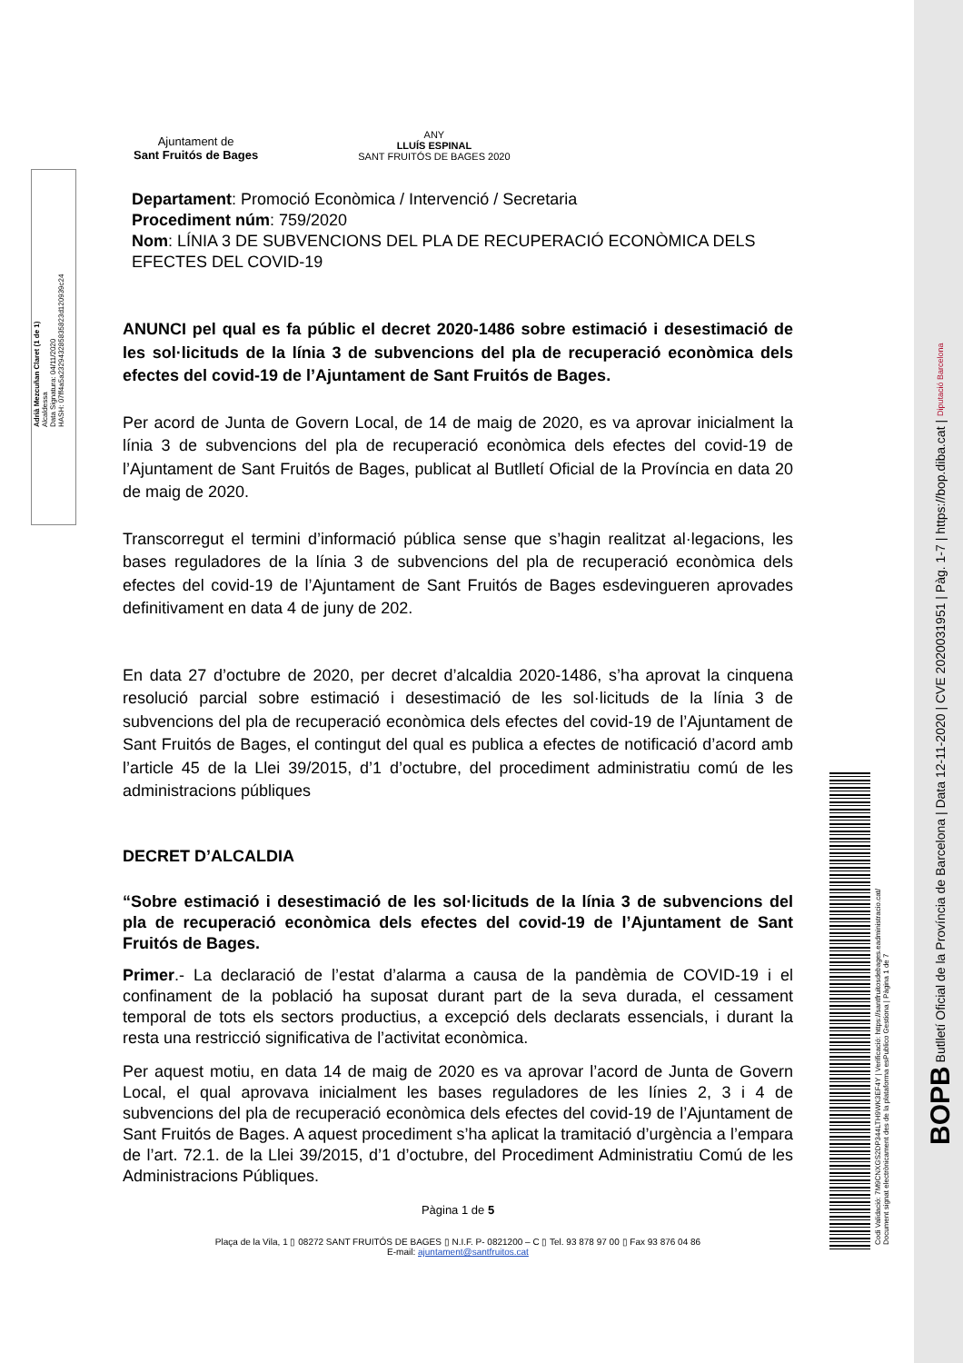Adrià Mezcuñan Claret (1 de 1)
Alcaldessa
Data Signatura: 04/11/2020
HASH: 07ff4a5a232943285835823d120939c24
Ajuntament de
Sant Fruitós de Bages
ANY
LLUÍS ESPINAL
SANT FRUITÓS DE BAGES 2020
Departament: Promoció Econòmica / Intervenció / Secretaria
Procediment núm: 759/2020
Nom: LÍNIA 3 DE SUBVENCIONS DEL PLA DE RECUPERACIÓ ECONÒMICA DELS EFECTES DEL COVID-19
ANUNCI pel qual es fa públic el decret 2020-1486 sobre estimació i desestimació de les sol·licituds de la línia 3 de subvencions del pla de recuperació econòmica dels efectes del covid-19 de l’Ajuntament de Sant Fruitós de Bages.
Per acord de Junta de Govern Local, de 14 de maig de 2020, es va aprovar inicialment la línia 3 de subvencions del pla de recuperació econòmica dels efectes del covid-19 de l’Ajuntament de Sant Fruitós de Bages, publicat al Butlletí Oficial de la Província en data 20 de maig de 2020.
Transcorregut el termini d’informació pública sense que s’hagin realitzat al·legacions, les bases reguladores de la línia 3 de subvencions del pla de recuperació econòmica dels efectes del covid-19 de l’Ajuntament de Sant Fruitós de Bages esdevingueren aprovades definitivament en data 4 de juny de 202.
En data 27 d’octubre de 2020, per decret d’alcaldia 2020-1486, s’ha aprovat la cinquena resolució parcial sobre estimació i desestimació de les sol·licituds de la línia 3 de subvencions del pla de recuperació econòmica dels efectes del covid-19 de l’Ajuntament de Sant Fruitós de Bages, el contingut del qual es publica a efectes de notificació d’acord amb l’article 45 de la Llei 39/2015, d’1 d’octubre, del procediment administratiu comú de les administracions públiques
DECRET D’ALCALDIA
“Sobre estimació i desestimació de les sol·licituds de la línia 3 de subvencions del pla de recuperació econòmica dels efectes del covid-19 de l’Ajuntament de Sant Fruitós de Bages.
Primer.- La declaració de l’estat d’alarma a causa de la pandèmia de COVID-19 i el confinament de la població ha suposat durant part de la seva durada, el cessament temporal de tots els sectors productius, a excepció dels declarats essencials, i durant la resta una restricció significativa de l’activitat econòmica.
Per aquest motiu, en data 14 de maig de 2020 es va aprovar l’acord de Junta de Govern Local, el qual aprovava inicialment les bases reguladores de les línies 2, 3 i 4 de subvencions del pla de recuperació econòmica dels efectes del covid-19 de l’Ajuntament de Sant Fruitós de Bages. A aquest procediment s’ha aplicat la tramitació d’urgència a l’empara de l’art. 72.1. de la Llei 39/2015, d’1 d’octubre, del Procediment Administratiu Comú de les Administracions Públiques.
Pàgina 1 de 5
Plaça de la Vila, 1 ▯ 08272 SANT FRUITÓS DE BAGES ▯ N.I.F. P- 0821200 – C ▯ Tel. 93 878 97 00 ▯ Fax 93 876 04 86
E-mail: ajuntament@santfruitos.cat
Codi Validació: 7M9CNXGS2DP344LTH9WK3EF4Y | Verificació: https://santfruitosdebages.eadministracio.cat/
Document signat electrònicament des de la plataforma esPublico Gestiona | Pàgina 1 de 7
BOPB Butlletí Oficial de la Província de Barcelona | Data 12-11-2020 | CVE 2020031951 | Pàg. 1-7 | https://bop.diba.cat | Diputació Barcelona